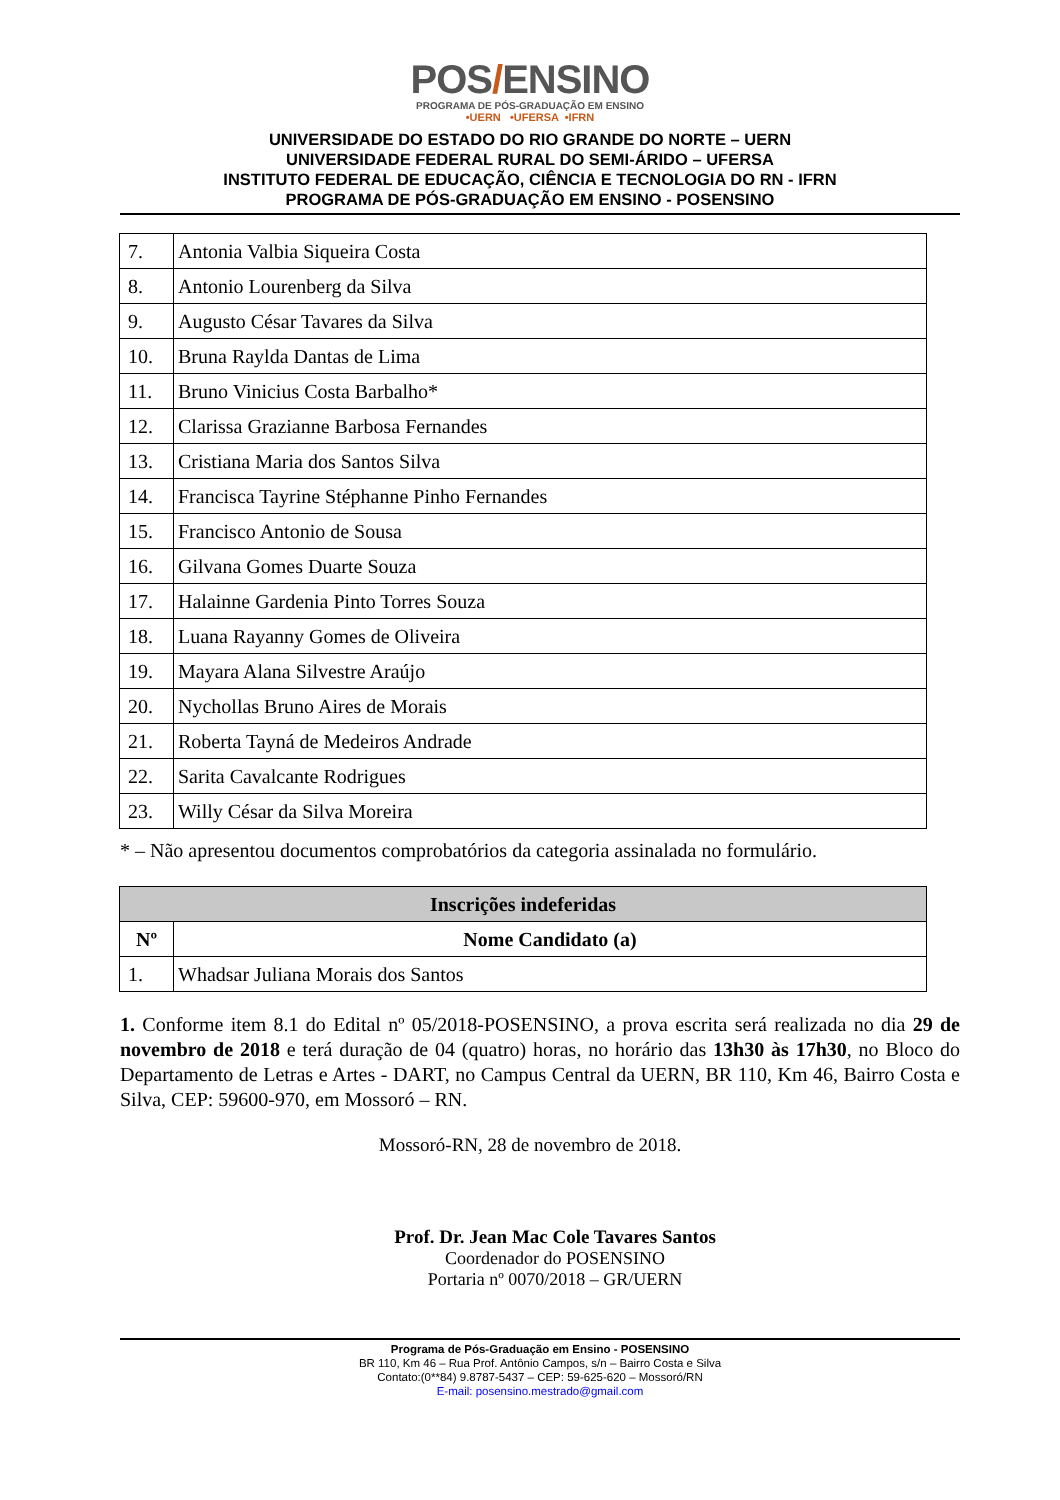POS/ENSINO
PROGRAMA DE PÓS-GRADUAÇÃO EM ENSINO
•UERN •UFERSA •IFRN
UNIVERSIDADE DO ESTADO DO RIO GRANDE DO NORTE – UERN
UNIVERSIDADE FEDERAL RURAL DO SEMI-ÁRIDO – UFERSA
INSTITUTO FEDERAL DE EDUCAÇÃO, CIÊNCIA E TECNOLOGIA DO RN - IFRN
PROGRAMA DE PÓS-GRADUAÇÃO EM ENSINO - POSENSINO
| 7. | Antonia Valbia Siqueira Costa |
| 8. | Antonio Lourenberg da Silva |
| 9. | Augusto César Tavares da Silva |
| 10. | Bruna Raylda Dantas de Lima |
| 11. | Bruno Vinicius Costa Barbalho* |
| 12. | Clarissa Grazianne Barbosa Fernandes |
| 13. | Cristiana Maria dos Santos Silva |
| 14. | Francisca Tayrine Stéphanne Pinho Fernandes |
| 15. | Francisco Antonio de Sousa |
| 16. | Gilvana Gomes Duarte Souza |
| 17. | Halainne Gardenia Pinto Torres Souza |
| 18. | Luana Rayanny Gomes de Oliveira |
| 19. | Mayara Alana Silvestre Araújo |
| 20. | Nychollas Bruno Aires de Morais |
| 21. | Roberta Tayná de Medeiros Andrade |
| 22. | Sarita Cavalcante Rodrigues |
| 23. | Willy César da Silva Moreira |
* – Não apresentou documentos comprobatórios da categoria assinalada no formulário.
| Inscrições indeferidas | |
| --- | --- |
| Nº | Nome Candidato (a) |
| 1. | Whadsar Juliana Morais dos Santos |
1. Conforme item 8.1 do Edital nº 05/2018-POSENSINO, a prova escrita será realizada no dia 29 de novembro de 2018 e terá duração de 04 (quatro) horas, no horário das 13h30 às 17h30, no Bloco do Departamento de Letras e Artes - DART, no Campus Central da UERN, BR 110, Km 46, Bairro Costa e Silva, CEP: 59600-970, em Mossoró – RN.
Mossoró-RN, 28 de novembro de 2018.
Prof. Dr. Jean Mac Cole Tavares Santos
Coordenador do POSENSINO
Portaria nº 0070/2018 – GR/UERN
Programa de Pós-Graduação em Ensino - POSENSINO
BR 110, Km 46 – Rua Prof. Antônio Campos, s/n – Bairro Costa e Silva
Contato:(0**84) 9.8787-5437 – CEP: 59-625-620 – Mossoró/RN
E-mail: posensino.mestrado@gmail.com